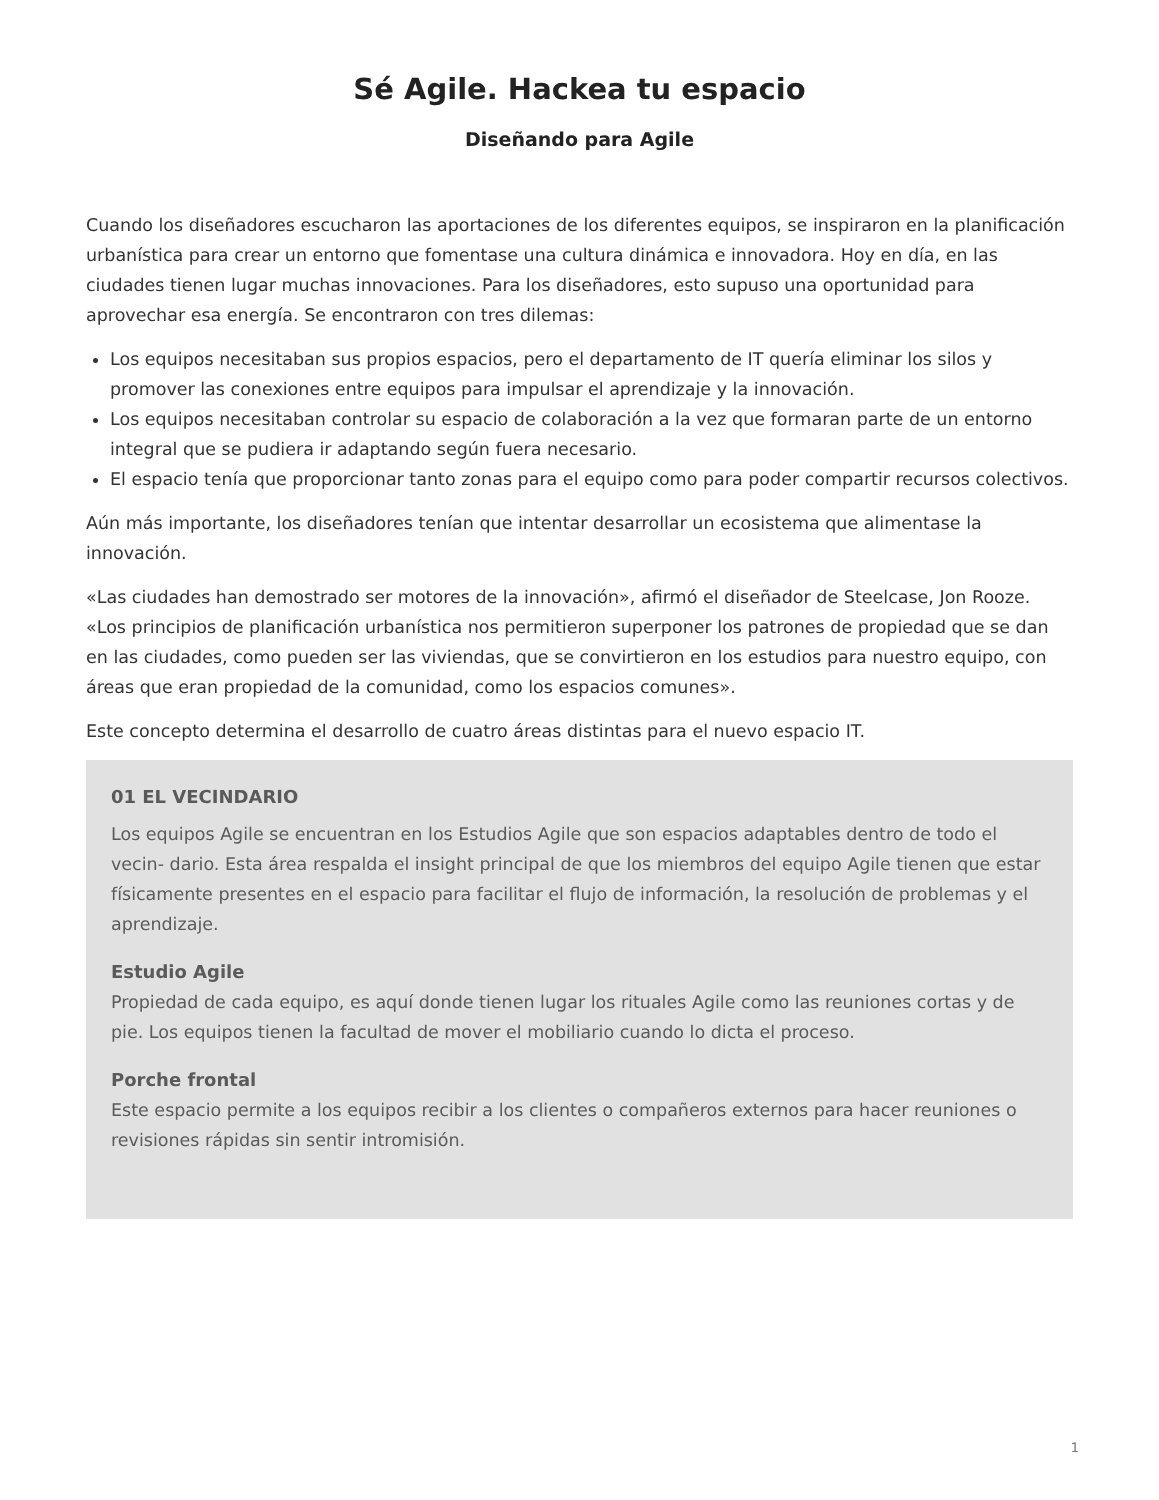Sé Agile. Hackea tu espacio
Diseñando para Agile
Cuando los diseñadores escucharon las aportaciones de los diferentes equipos, se inspiraron en la planificación urbanística para crear un entorno que fomentase una cultura dinámica e innovadora. Hoy en día, en las ciudades tienen lugar muchas innovaciones. Para los diseñadores, esto supuso una oportunidad para aprovechar esa energía. Se encontraron con tres dilemas:
Los equipos necesitaban sus propios espacios, pero el departamento de IT quería eliminar los silos y promover las conexiones entre equipos para impulsar el aprendizaje y la innovación.
Los equipos necesitaban controlar su espacio de colaboración a la vez que formaran parte de un entorno integral que se pudiera ir adaptando según fuera necesario.
El espacio tenía que proporcionar tanto zonas para el equipo como para poder compartir recursos colectivos.
Aún más importante, los diseñadores tenían que intentar desarrollar un ecosistema que alimentase la innovación.
«Las ciudades han demostrado ser motores de la innovación», afirmó el diseñador de Steelcase, Jon Rooze. «Los principios de planificación urbanística nos permitieron superponer los patrones de propiedad que se dan en las ciudades, como pueden ser las viviendas, que se convirtieron en los estudios para nuestro equipo, con áreas que eran propiedad de la comunidad, como los espacios comunes».
Este concepto determina el desarrollo de cuatro áreas distintas para el nuevo espacio IT.
01 EL VECINDARIO
Los equipos Agile se encuentran en los Estudios Agile que son espacios adaptables dentro de todo el vecin- dario. Esta área respalda el insight principal de que los miembros del equipo Agile tienen que estar físicamente presentes en el espacio para facilitar el flujo de información, la resolución de problemas y el aprendizaje.
Estudio Agile
Propiedad de cada equipo, es aquí donde tienen lugar los rituales Agile como las reuniones cortas y de pie. Los equipos tienen la facultad de mover el mobiliario cuando lo dicta el proceso.
Porche frontal
Este espacio permite a los equipos recibir a los clientes o compañeros externos para hacer reuniones o revisiones rápidas sin sentir intromisión.
1